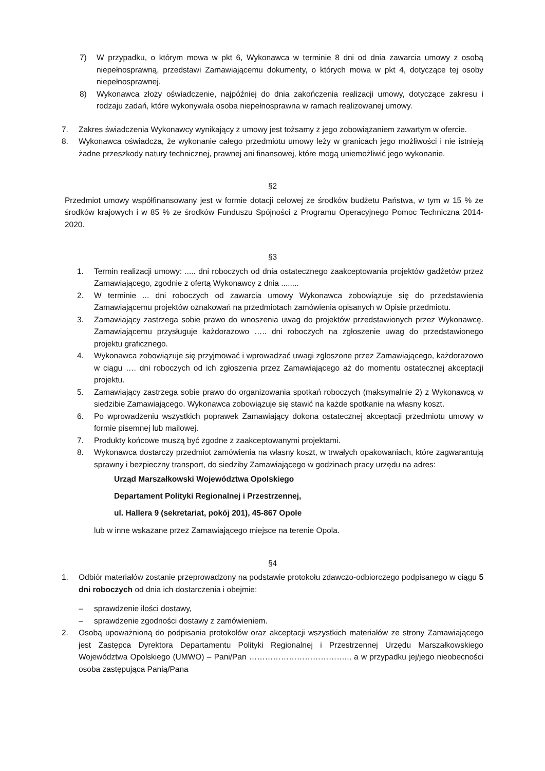7) W przypadku, o którym mowa w pkt 6, Wykonawca w terminie 8 dni od dnia zawarcia umowy z osobą niepełnosprawną, przedstawi Zamawiającemu dokumenty, o których mowa w pkt 4, dotyczące tej osoby niepełnosprawnej.
8) Wykonawca złoży oświadczenie, najpóźniej do dnia zakończenia realizacji umowy, dotyczące zakresu i rodzaju zadań, które wykonywała osoba niepełnosprawna w ramach realizowanej umowy.
7. Zakres świadczenia Wykonawcy wynikający z umowy jest tożsamy z jego zobowiązaniem zawartym w ofercie.
8. Wykonawca oświadcza, że wykonanie całego przedmiotu umowy leży w granicach jego możliwości i nie istnieją żadne przeszkody natury technicznej, prawnej ani finansowej, które mogą uniemożliwić jego wykonanie.
§2
Przedmiot umowy współfinansowany jest w formie dotacji celowej ze środków budżetu Państwa, w tym w 15 % ze środków krajowych i w 85 % ze środków Funduszu Spójności z Programu Operacyjnego Pomoc Techniczna 2014-2020.
§3
1. Termin realizacji umowy: ..... dni roboczych od dnia ostatecznego zaakceptowania projektów gadżetów przez Zamawiającego, zgodnie z ofertą Wykonawcy z dnia ........
2. W terminie ... dni roboczych od zawarcia umowy Wykonawca zobowiązuje się do przedstawienia Zamawiającemu projektów oznakowań na przedmiotach zamówienia opisanych w Opisie przedmiotu.
3. Zamawiający zastrzega sobie prawo do wnoszenia uwag do projektów przedstawionych przez Wykonawcę. Zamawiającemu przysługuje każdorazowo ….. dni roboczych na zgłoszenie uwag do przedstawionego projektu graficznego.
4. Wykonawca zobowiązuje się przyjmować i wprowadzać uwagi zgłoszone przez Zamawiającego, każdorazowo w ciągu …. dni roboczych od ich zgłoszenia przez Zamawiającego aż do momentu ostatecznej akceptacji projektu.
5. Zamawiający zastrzega sobie prawo do organizowania spotkań roboczych (maksymalnie 2) z Wykonawcą w siedzibie Zamawiającego. Wykonawca zobowiązuje się stawić na każde spotkanie na własny koszt.
6. Po wprowadzeniu wszystkich poprawek Zamawiający dokona ostatecznej akceptacji przedmiotu umowy w formie pisemnej lub mailowej.
7. Produkty końcowe muszą być zgodne z zaakceptowanymi projektami.
8. Wykonawca dostarczy przedmiot zamówienia na własny koszt, w trwałych opakowaniach, które zagwarantują sprawny i bezpieczny transport, do siedziby Zamawiającego w godzinach pracy urzędu na adres:
Urząd Marszałkowski Województwa Opolskiego
Departament Polityki Regionalnej i Przestrzennej,
ul. Hallera 9 (sekretariat, pokój 201), 45-867 Opole
lub w inne wskazane przez Zamawiającego miejsce na terenie Opola.
§4
1. Odbiór materiałów zostanie przeprowadzony na podstawie protokołu zdawczo-odbiorczego podpisanego w ciągu 5 dni roboczych od dnia ich dostarczenia i obejmie:
– sprawdzenie ilości dostawy,
– sprawdzenie zgodności dostawy z zamówieniem.
2. Osobą upoważnioną do podpisania protokołów oraz akceptacji wszystkich materiałów ze strony Zamawiającego jest Zastępca Dyrektora Departamentu Polityki Regionalnej i Przestrzennej Urzędu Marszałkowskiego Województwa Opolskiego (UMWO) – Pani/Pan ……………………………….., a w przypadku jej/jego nieobecności osoba zastępująca Panią/Pana